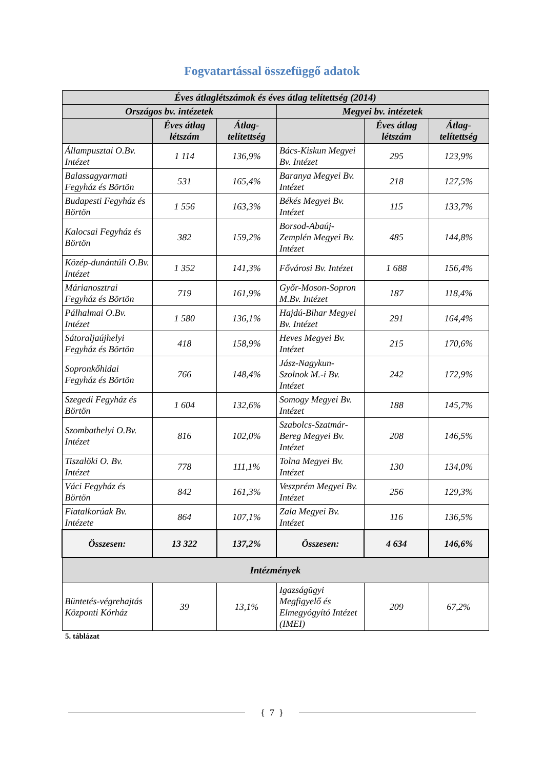Fogvatartással összefüggő adatok
| Éves átlaglétszámok és éves átlag telítettség (2014) | | | | | |
| --- | --- | --- | --- | --- | --- |
| Országos bv. intézetek | | | Megyei bv. intézetek | | |
| | Éves átlag létszám | Átlag-telítettség | | Éves átlag létszám | Átlag-telítettség |
| Állampusztai O.Bv. Intézet | 1 114 | 136,9% | Bács-Kiskun Megyei Bv. Intézet | 295 | 123,9% |
| Balassagyarmati Fegyház és Börtön | 531 | 165,4% | Baranya Megyei Bv. Intézet | 218 | 127,5% |
| Budapesti Fegyház és Börtön | 1 556 | 163,3% | Békés Megyei Bv. Intézet | 115 | 133,7% |
| Kalocsai Fegyház és Börtön | 382 | 159,2% | Borsod-Abaúj-Zemplén Megyei Bv. Intézet | 485 | 144,8% |
| Közép-dunántúli O.Bv. Intézet | 1 352 | 141,3% | Fővárosi Bv. Intézet | 1 688 | 156,4% |
| Márianosztrai Fegyház és Börtön | 719 | 161,9% | Győr-Moson-Sopron M.Bv. Intézet | 187 | 118,4% |
| Pálhalmai O.Bv. Intézet | 1 580 | 136,1% | Hajdú-Bihar Megyei Bv. Intézet | 291 | 164,4% |
| Sátoraljaújhelyi Fegyház és Börtön | 418 | 158,9% | Heves Megyei Bv. Intézet | 215 | 170,6% |
| Sopronkőhidai Fegyház és Börtön | 766 | 148,4% | Jász-Nagykun-Szolnok M.-i Bv. Intézet | 242 | 172,9% |
| Szegedi Fegyház és Börtön | 1 604 | 132,6% | Somogy Megyei Bv. Intézet | 188 | 145,7% |
| Szombathelyi O.Bv. Intézet | 816 | 102,0% | Szabolcs-Szatmár-Bereg Megyei Bv. Intézet | 208 | 146,5% |
| Tiszalöki O. Bv. Intézet | 778 | 111,1% | Tolna Megyei Bv. Intézet | 130 | 134,0% |
| Váci Fegyház és Börtön | 842 | 161,3% | Veszprém Megyei Bv. Intézet | 256 | 129,3% |
| Fiatalkorúak Bv. Intézete | 864 | 107,1% | Zala Megyei Bv. Intézet | 116 | 136,5% |
| Összesen: | 13 322 | 137,2% | Összesen: | 4 634 | 146,6% |
| Intézmények | | | | | |
| Büntetés-végrehajtás Központi Kórház | 39 | 13,1% | Igazságügyi Megfigyelő és Elmegyógyító Intézet (IMEI) | 209 | 67,2% |
5. táblázat
{ 7 }